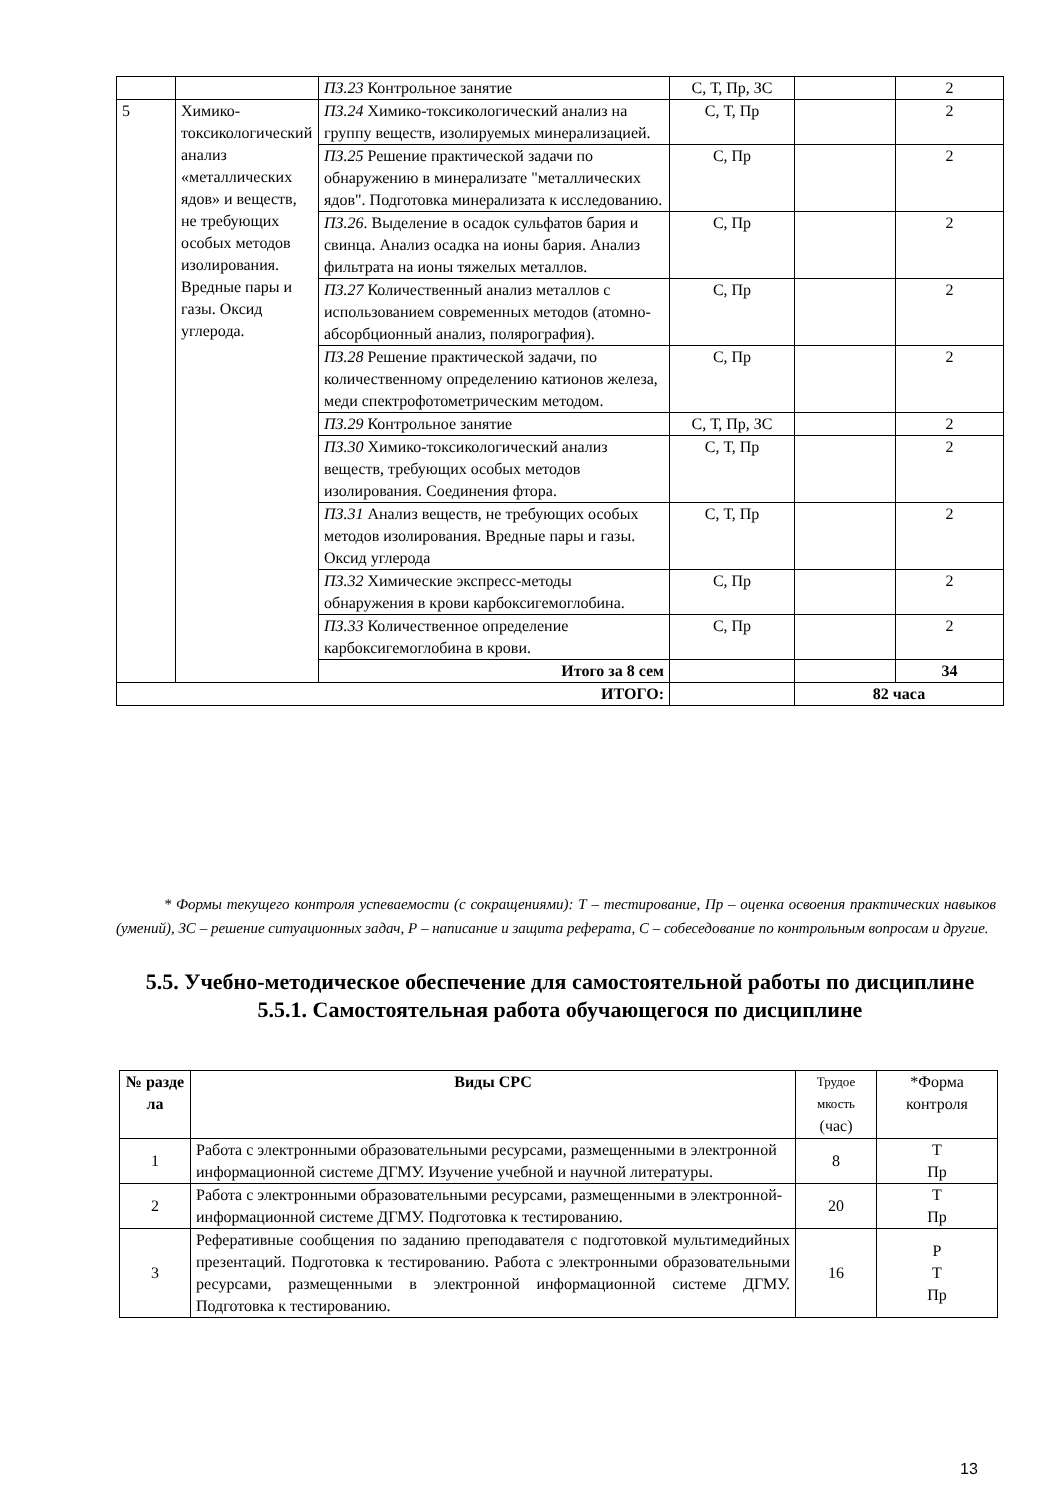| | | ПЗ.23 Контрольное занятие | С, Т, Пр, ЗС | | 2 |
| 5 | Химико-токсикологический анализ «металлических ядов» и веществ, не требующих особых методов изолирования. Вредные пары и газы. Оксид углерода. | ПЗ.24 Химико-токсикологический анализ на группу веществ, изолируемых минерализацией. | С, Т, Пр | | 2 |
| | | ПЗ.25 Решение практической задачи по обнаружению в минерализате "металлических ядов". Подготовка минерализата к исследованию. | С, Пр | | 2 |
| | | ПЗ.26 . Выделение в осадок сульфатов бария и свинца. Анализ осадка на ионы бария. Анализ фильтрата на ионы тяжелых металлов. | С, Пр | | 2 |
| | | ПЗ.27 Количественный анализ металлов с использованием современных методов (атомно-абсорбционный анализ, полярография). | С, Пр | | 2 |
| | | ПЗ.28 Решение практической задачи, по количественному определению катионов железа, меди спектрофотометрическим методом. | С, Пр | | 2 |
| | | ПЗ.29 Контрольное занятие | С, Т, Пр, ЗС | | 2 |
| | | ПЗ.30 Химико-токсикологический анализ веществ, требующих особых методов изолирования. Соединения фтора. | С, Т, Пр | | 2 |
| | | ПЗ.31 Анализ веществ, не требующих особых методов изолирования. Вредные пары и газы. Оксид углерода | С, Т, Пр | | 2 |
| | | ПЗ.32 Химические экспресс-методы обнаружения в крови карбоксигемоглобина. | С, Пр | | 2 |
| | | ПЗ.33 Количественное определение карбоксигемоглобина в крови. | С, Пр | | 2 |
| | | Итого за 8 сем | | | 34 |
| ИТОГО: | | | | 82 часа | |
* Формы текущего контроля успеваемости (с сокращениями): Т – тестирование, Пр – оценка освоения практических навыков (умений), ЗС – решение ситуационных задач, Р – написание и защита реферата, С – собеседование по контрольным вопросам и другие.
5.5. Учебно-методическое обеспечение для самостоятельной работы по дисциплине
5.5.1. Самостоятельная работа обучающегося по дисциплине
| № разде ла | Виды СРС | Трудое мкость (час) | *Форма контроля |
| --- | --- | --- | --- |
| 1 | Работа с электронными образовательными ресурсами, размещенными в электронной информационной системе ДГМУ. Изучение учебной и научной литературы. | 8 | Т Пр |
| 2 | Работа с электронными образовательными ресурсами, размещенными в электронной-информационной системе ДГМУ. Подготовка к тестированию. | 20 | Т Пр |
| 3 | Реферативные сообщения по заданию преподавателя с подготовкой мультимедийных презентаций. Подготовка к тестированию. Работа с электронными образовательными ресурсами, размещенными в электронной информационной системе ДГМУ. Подготовка к тестированию. | 16 | Р Т Пр |
13